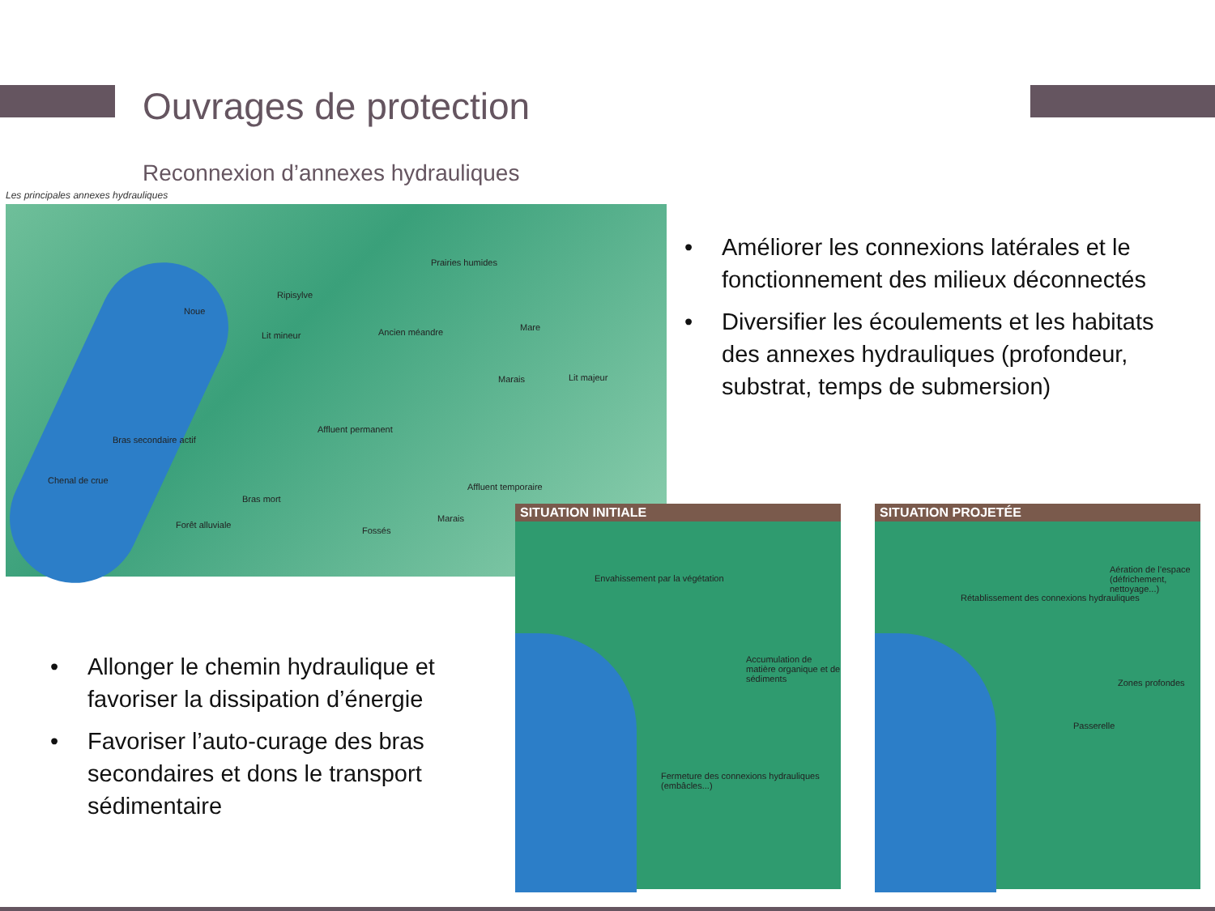Ouvrages de protection
Reconnexion d’annexes hydrauliques
Les principales annexes hydrauliques
Prairies humides
Ripisylve
Noue
Lit mineur Ancien méandre Mare
Marais Lit majeur
Affluent permanent
Bras secondaire actif
Chenal de crue
Affluent temporaire
Bras mort
Marais
Fossés
Forêt alluviale
• Améliorer les connexions latérales et le fonctionnement des milieux déconnectés
• Diversifier les écoulements et les habitats des annexes hydrauliques (profondeur, substrat, temps de submersion)
• Allonger le chemin hydraulique et favoriser la dissipation d’énergie
• Favoriser l’auto-curage des bras secondaires et dons le transport sédimentaire
SITUATION INITIALE
Envahissement par la végétation
Accumulation de matière organique et de sédiments
Fermeture des connexions hydrauliques (embâcles...)
SITUATION PROJETÉE
Aération de l’espace (défrichement, nettoyage...)
Rétablissement des connexions hydrauliques
Zones profondes
Passerelle